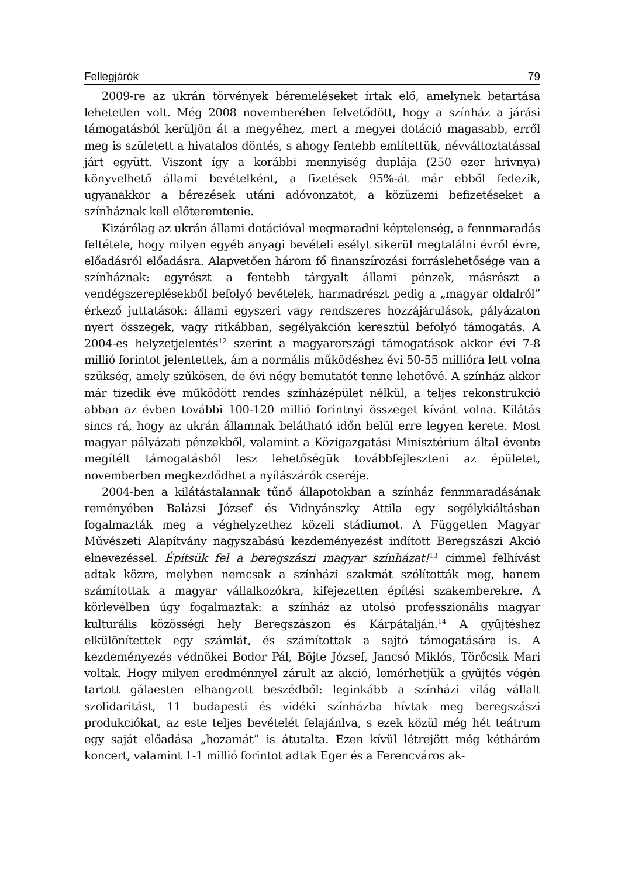Fellegjárók 79
2009-re az ukrán törvények béremeléseket írtak elő, amelynek betartása lehetetlen volt. Még 2008 novemberében felvetődött, hogy a színház a járási támogatásból kerüljön át a megyéhez, mert a megyei dotáció magasabb, erről meg is született a hivatalos döntés, s ahogy fentebb említettük, névváltoztatással járt együtt. Viszont így a korábbi mennyiség duplája (250 ezer hrivnya) könyvelhető állami bevételként, a fizetések 95%-át már ebből fedezik, ugyanakkor a bérezések utáni adóvonzatot, a közüzemi befizetéseket a színháznak kell előteremtenie.
Kizárólag az ukrán állami dotációval megmaradni képtelenség, a fennmaradás feltétele, hogy milyen egyéb anyagi bevételi esélyt sikerül megtalálni évről évre, előadásról előadásra. Alapvetően három fő finanszírozási forráslehetősége van a színháznak: egyrészt a fentebb tárgyalt állami pénzek, másrészt a vendégszereplésekből befolyó bevételek, harmadrészt pedig a „magyar oldalról” érkező juttatások: állami egyszeri vagy rendszeres hozzájárulások, pályázaton nyert összegek, vagy ritkábban, segélyakción keresztül befolyó támogatás. A 2004-es helyzetjelentés<sup>12</sup> szerint a magyarországi támogatások akkor évi 7-8 millió forintot jelentettek, ám a normális működéshez évi 50-55 millióra lett volna szükség, amely szűkösen, de évi négy bemutatót tenne lehetővé. A színház akkor már tizedik éve működött rendes színházépület nélkül, a teljes rekonstrukció abban az évben további 100-120 millió forintnyi összeget kívánt volna. Kilátás sincs rá, hogy az ukrán államnak belátható időn belül erre legyen kerete. Most magyar pályázati pénzekből, valamint a Közigazgatási Minisztérium által évente megítélt támogatásból lesz lehetőségük továbbfejleszteni az épületet, novemberben megkezdődhet a nyílászárók cseréje.
2004-ben a kilátástalannak tűnő állapotokban a színház fennmaradásának reményében Balázsi József és Vidnyánszky Attila egy segélykiáltásban fogalmazták meg a véghelyzethez közeli stádiumot. A Független Magyar Művészeti Alapítvány nagyszabású kezdeményezést indított Beregszászi Akció elnevezéssel. Építsük fel a beregszászi magyar színházat!<sup>13</sup> címmel felhívást adtak közre, melyben nemcsak a színházi szakmát szólították meg, hanem számítottak a magyar vállalkozókra, kifejezetten építési szakemberekre. A körlevélben úgy fogalmaztak: a színház az utolsó professzionális magyar kulturális közösségi hely Beregszászon és Kárpátalján.<sup>14</sup> A gyűjtéshez elkülönítettek egy számlát, és számítottak a sajtó támogatására is. A kezdeményezés védnökei Bodor Pál, Böjte József, Jancsó Miklós, Törőcsik Mari voltak. Hogy milyen eredménnyel zárult az akció, lemérhetjük a gyűjtés végén tartott gálaesten elhangzott beszédből: leginkább a színházi világ vállalt szolidaritást, 11 budapesti és vidéki színházba hívtak meg beregszászi produkciókat, az este teljes bevételét felajánlva, s ezek közül még hét teátrum egy saját előadása „hozamát” is átutalta. Ezen kívül létrejött még kétháróm koncert, valamint 1-1 millió forintot adtak Eger és a Ferencváros ak-